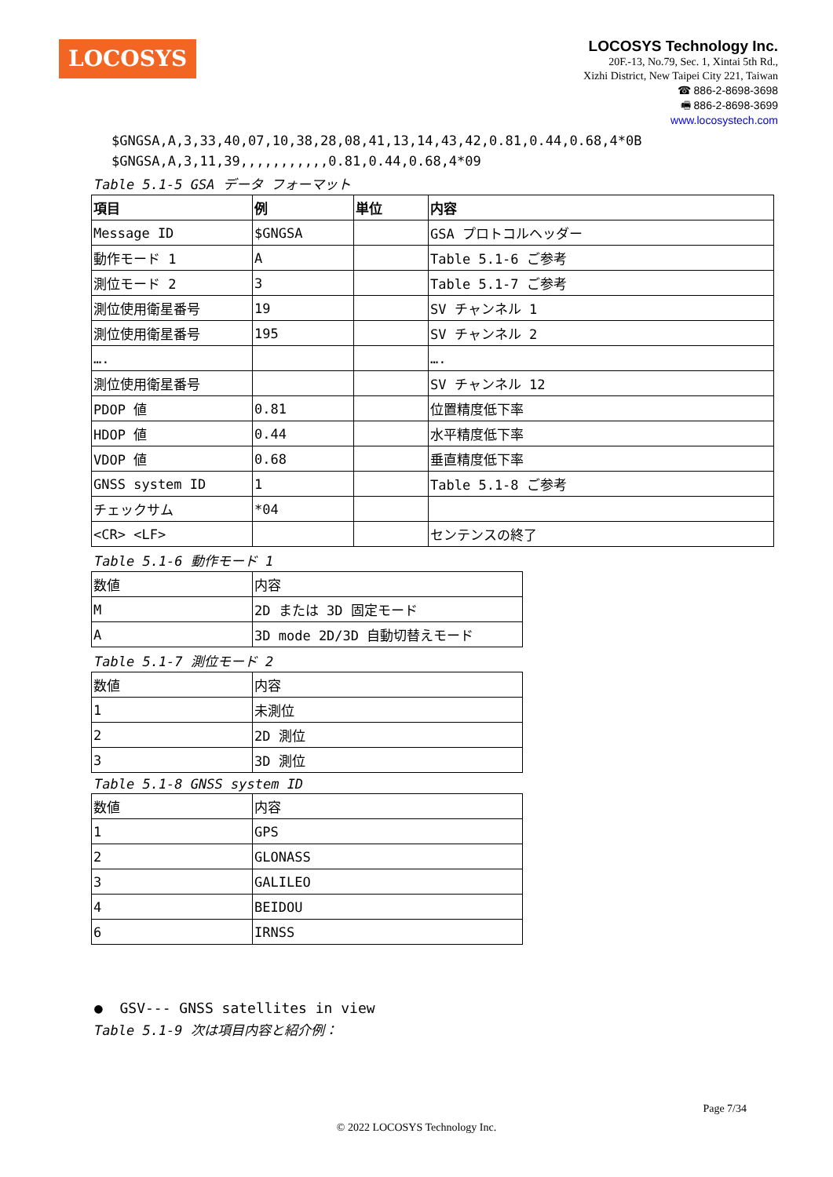LOCOSYS
LOCOSYS Technology Inc.
20F.-13, No.79, Sec. 1, Xintai 5th Rd.,
Xizhi District, New Taipei City 221, Taiwan
☎ 886-2-8698-3698
🖷 886-2-8698-3699
www.locosystech.com
$GNGSA,A,3,33,40,07,10,38,28,08,41,13,14,43,42,0.81,0.44,0.68,4*0B
$GNGSA,A,3,11,39,,,,,,,,,,,0.81,0.44,0.68,4*09
Table 5.1-5 GSA データ フォーマット
| 項目 | 例 | 単位 | 内容 |
| Message ID | $GNGSA | | GSA プロトコルヘッダー |
| 動作モード 1 | A | | Table 5.1-6 ご参考 |
| 測位モード 2 | 3 | | Table 5.1-7 ご参考 |
| 測位使用衛星番号 | 19 | | SV チャンネル 1 |
| 測位使用衛星番号 | 195 | | SV チャンネル 2 |
| …. | | | …. |
| 測位使用衛星番号 | | | SV チャンネル 12 |
| PDOP 値 | 0.81 | | 位置精度低下率 |
| HDOP 値 | 0.44 | | 水平精度低下率 |
| VDOP 値 | 0.68 | | 垂直精度低下率 |
| GNSS system ID | 1 | | Table 5.1-8 ご参考 |
| チェックサム | *04 | | |
| <CR> <LF> | | | センテンスの終了 |
Table 5.1-6 動作モード 1
| 数値 | 内容 |
| M | 2D または 3D 固定モード |
| A | 3D mode 2D/3D 自動切替えモード |
Table 5.1-7 測位モード 2
| 数値 | 内容 |
| 1 | 未測位 |
| 2 | 2D 測位 |
| 3 | 3D 測位 |
Table 5.1-8 GNSS system ID
| 数値 | 内容 |
| 1 | GPS |
| 2 | GLONASS |
| 3 | GALILEO |
| 4 | BEIDOU |
| 6 | IRNSS |
● GSV--- GNSS satellites in view
Table 5.1-9 次は項目内容と紹介例：
Page 7/34
© 2022 LOCOSYS Technology Inc.